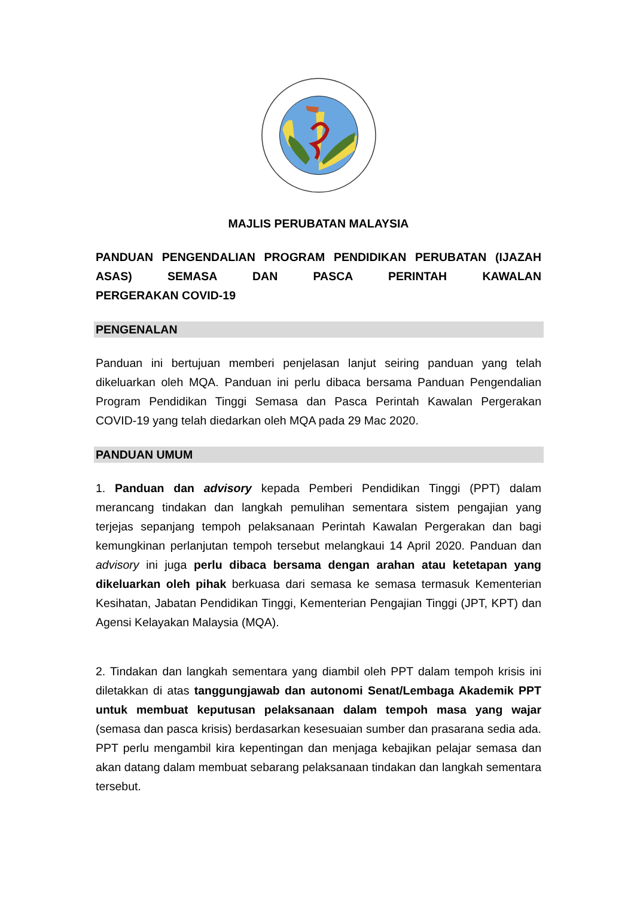MAJLIS PERUBATAN MALAYSIA
PANDUAN PENGENDALIAN PROGRAM PENDIDIKAN PERUBATAN (IJAZAH ASAS) SEMASA DAN PASCA PERINTAH KAWALAN
PERGERAKAN COVID-19
PENGENALAN
Panduan ini bertujuan memberi penjelasan lanjut seiring panduan yang telah dikeluarkan oleh MQA. Panduan ini perlu dibaca bersama Panduan Pengendalian Program Pendidikan Tinggi Semasa dan Pasca Perintah Kawalan Pergerakan COVID-19 yang telah diedarkan oleh MQA pada 29 Mac 2020.
PANDUAN UMUM
1. Panduan dan advisory kepada Pemberi Pendidikan Tinggi (PPT) dalam merancang tindakan dan langkah pemulihan sementara sistem pengajian yang terjejas sepanjang tempoh pelaksanaan Perintah Kawalan Pergerakan dan bagi kemungkinan perlanjutan tempoh tersebut melangkaui 14 April 2020. Panduan dan advisory ini juga perlu dibaca bersama dengan arahan atau ketetapan yang dikeluarkan oleh pihak berkuasa dari semasa ke semasa termasuk Kementerian Kesihatan, Jabatan Pendidikan Tinggi, Kementerian Pengajian Tinggi (JPT, KPT) dan Agensi Kelayakan Malaysia (MQA).
2. Tindakan dan langkah sementara yang diambil oleh PPT dalam tempoh krisis ini diletakkan di atas tanggungjawab dan autonomi Senat/Lembaga Akademik PPT untuk membuat keputusan pelaksanaan dalam tempoh masa yang wajar (semasa dan pasca krisis) berdasarkan kesesuaian sumber dan prasarana sedia ada. PPT perlu mengambil kira kepentingan dan menjaga kebajikan pelajar semasa dan akan datang dalam membuat sebarang pelaksanaan tindakan dan langkah sementara tersebut.